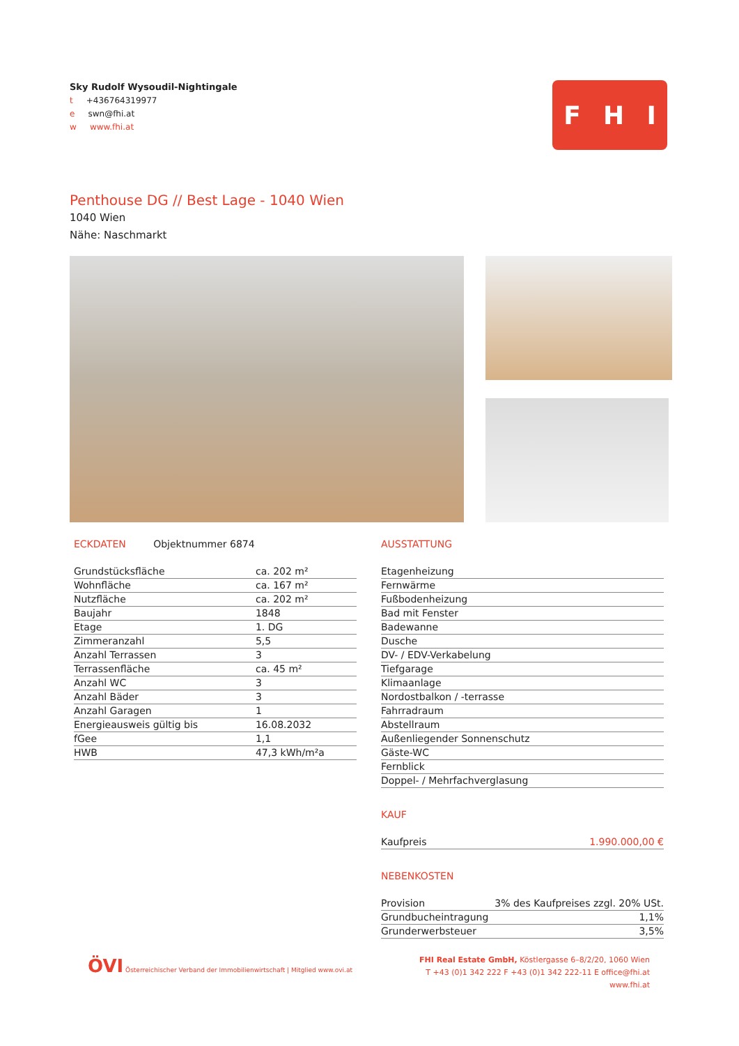Sky Rudolf Wysoudil-Nightingale
t +436764319977
e swn@fhi.at
w www.fhi.at
F H I
Penthouse DG // Best Lage - 1040 Wien
1040 Wien
Nähe: Naschmarkt
ECKDATEN Objektnummer 6874
| Grundstücksfläche | ca. 202 m² |
| Wohnfläche | ca. 167 m² |
| Nutzfläche | ca. 202 m² |
| Baujahr | 1848 |
| Etage | 1. DG |
| Zimmeranzahl | 5,5 |
| Anzahl Terrassen | 3 |
| Terrassenfläche | ca. 45 m² |
| Anzahl WC | 3 |
| Anzahl Bäder | 3 |
| Anzahl Garagen | 1 |
| Energieausweis gültig bis | 16.08.2032 |
| fGee | 1,1 |
| HWB | 47,3 kWh/m²a |
AUSSTATTUNG
| Etagenheizung |
| Fernwärme |
| Fußbodenheizung |
| Bad mit Fenster |
| Badewanne |
| Dusche |
| DV- / EDV-Verkabelung |
| Tiefgarage |
| Klimaanlage |
| Nordostbalkon / -terrasse |
| Fahrradraum |
| Abstellraum |
| Außenliegender Sonnenschutz |
| Gäste-WC |
| Fernblick |
| Doppel- / Mehrfachverglasung |
KAUF
| Kaufpreis | 1.990.000,00 € |
NEBENKOSTEN
| Provision | 3% des Kaufpreises zzgl. 20% USt. |
| Grundbucheintragung | 1,1% |
| Grunderwerbsteuer | 3,5% |
ÖVI Österreichischer Verband der Immobilienwirtschaft | Mitglied www.ovi.at
FHI Real Estate GmbH, Köstlergasse 6–8/2/20, 1060 Wien
T +43 (0)1 342 222 F +43 (0)1 342 222-11 E office@fhi.at www.fhi.at